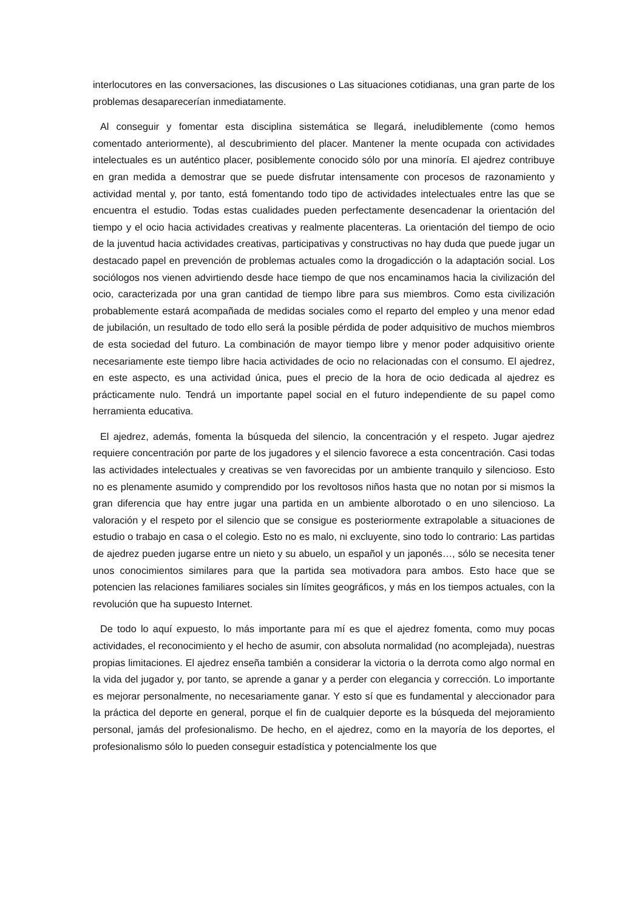interlocutores en las conversaciones, las discusiones o Las situaciones cotidianas, una gran parte de los problemas desaparecerían inmediatamente.
Al conseguir y fomentar esta disciplina sistemática se llegará, ineludiblemente (como hemos comentado anteriormente), al descubrimiento del placer. Mantener la mente ocupada con actividades intelectuales es un auténtico placer, posiblemente conocido sólo por una minoría. El ajedrez contribuye en gran medida a demostrar que se puede disfrutar intensamente con procesos de razonamiento y actividad mental y, por tanto, está fomentando todo tipo de actividades intelectuales entre las que se encuentra el estudio. Todas estas cualidades pueden perfectamente desencadenar la orientación del tiempo y el ocio hacia actividades creativas y realmente placenteras. La orientación del tiempo de ocio de la juventud hacia actividades creativas, participativas y constructivas no hay duda que puede jugar un destacado papel en prevención de problemas actuales como la drogadicción o la adaptación social. Los sociólogos nos vienen advirtiendo desde hace tiempo de que nos encaminamos hacia la civilización del ocio, caracterizada por una gran cantidad de tiempo libre para sus miembros. Como esta civilización probablemente estará acompañada de medidas sociales como el reparto del empleo y una menor edad de jubilación, un resultado de todo ello será la posible pérdida de poder adquisitivo de muchos miembros de esta sociedad del futuro. La combinación de mayor tiempo libre y menor poder adquisitivo oriente necesariamente este tiempo libre hacia actividades de ocio no relacionadas con el consumo. El ajedrez, en este aspecto, es una actividad única, pues el precio de la hora de ocio dedicada al ajedrez es prácticamente nulo. Tendrá un importante papel social en el futuro independiente de su papel como herramienta educativa.
El ajedrez, además, fomenta la búsqueda del silencio, la concentración y el respeto. Jugar ajedrez requiere concentración por parte de los jugadores y el silencio favorece a esta concentración. Casi todas las actividades intelectuales y creativas se ven favorecidas por un ambiente tranquilo y silencioso. Esto no es plenamente asumido y comprendido por los revoltosos niños hasta que no notan por si mismos la gran diferencia que hay entre jugar una partida en un ambiente alborotado o en uno silencioso. La valoración y el respeto por el silencio que se consigue es posteriormente extrapolable a situaciones de estudio o trabajo en casa o el colegio. Esto no es malo, ni excluyente, sino todo lo contrario: Las partidas de ajedrez pueden jugarse entre un nieto y su abuelo, un español y un japonés…, sólo se necesita tener unos conocimientos similares para que la partida sea motivadora para ambos. Esto hace que se potencien las relaciones familiares sociales sin límites geográficos, y más en los tiempos actuales, con la revolución que ha supuesto Internet.
De todo lo aquí expuesto, lo más importante para mí es que el ajedrez fomenta, como muy pocas actividades, el reconocimiento y el hecho de asumir, con absoluta normalidad (no acomplejada), nuestras propias limitaciones. El ajedrez enseña también a considerar la victoria o la derrota como algo normal en la vida del jugador y, por tanto, se aprende a ganar y a perder con elegancia y corrección. Lo importante es mejorar personalmente, no necesariamente ganar. Y esto sí que es fundamental y aleccionador para la práctica del deporte en general, porque el fin de cualquier deporte es la búsqueda del mejoramiento personal, jamás del profesionalismo. De hecho, en el ajedrez, como en la mayoría de los deportes, el profesionalismo sólo lo pueden conseguir estadística y potencialmente los que